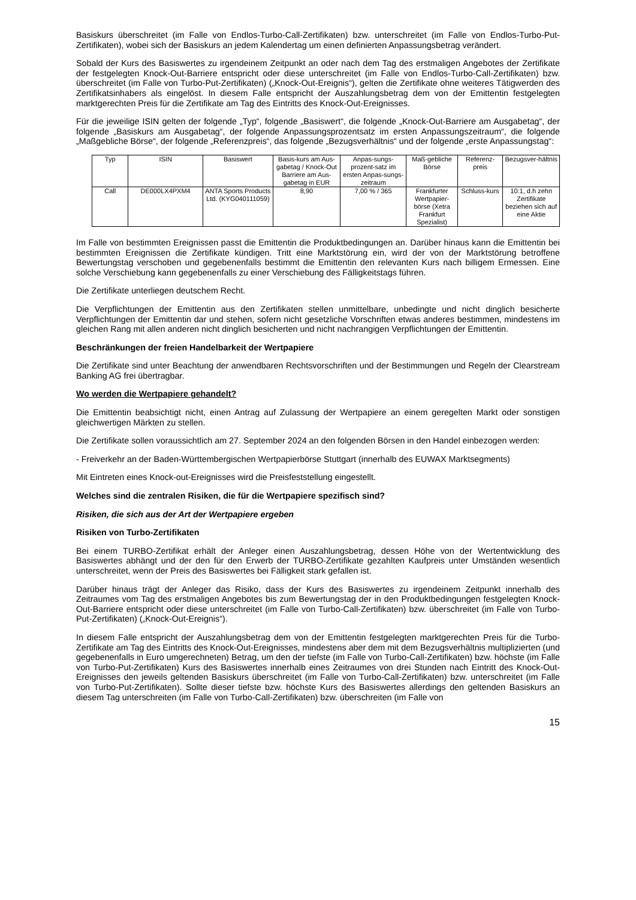Basiskurs überschreitet (im Falle von Endlos-Turbo-Call-Zertifikaten) bzw. unterschreitet (im Falle von Endlos-Turbo-Put-Zertifikaten), wobei sich der Basiskurs an jedem Kalendertag um einen definierten Anpassungsbetrag verändert.
Sobald der Kurs des Basiswertes zu irgendeinem Zeitpunkt an oder nach dem Tag des erstmaligen Angebotes der Zertifikate der festgelegten Knock-Out-Barriere entspricht oder diese unterschreitet (im Falle von Endlos-Turbo-Call-Zertifikaten) bzw. überschreitet (im Falle von Turbo-Put-Zertifikaten) („Knock-Out-Ereignis“), gelten die Zertifikate ohne weiteres Tätigwerden des Zertifikatsinhabers als eingelöst. In diesem Falle entspricht der Auszahlungsbetrag dem von der Emittentin festgelegten marktgerechten Preis für die Zertifikate am Tag des Eintritts des Knock-Out-Ereignisses.
Für die jeweilige ISIN gelten der folgende „Typ“, folgende „Basiswert“, die folgende „Knock-Out-Barriere am Ausgabetag“, der folgende „Basiskurs am Ausgabetag“, der folgende Anpassungsprozentsatz im ersten Anpassungszeitraum“, die folgende „Maßgebliche Börse“, der folgende „Referenzpreis“, das folgende „Bezugsverhältnis“ und der folgende „erste Anpassungstag“:
| Typ | ISIN | Basiswert | Basis-kurs am Aus-gabetag / Knock-Out Barriere am Aus-gabetag in EUR | Anpas-sungs-prozent-satz im ersten Anpas-sungs-zeitraum | Maß-gebliche Börse | Referenz-preis | Bezugsver-hältnis |
| --- | --- | --- | --- | --- | --- | --- | --- |
| Call | DE000LX4PXM4 | ANTA Sports Products Ltd. (KYG040111059) | 8,90 | 7,00 % / 365 | Frankfurter Wertpapier-börse (Xetra Frankfurt Spezialist) | Schluss-kurs | 10:1, d.h zehn Zertifikate beziehen sich auf eine Aktie |
Im Falle von bestimmten Ereignissen passt die Emittentin die Produktbedingungen an. Darüber hinaus kann die Emittentin bei bestimmten Ereignissen die Zertifikate kündigen. Tritt eine Marktstörung ein, wird der von der Marktstörung betroffene Bewertungstag verschoben und gegebenenfalls bestimmt die Emittentin den relevanten Kurs nach billigem Ermessen. Eine solche Verschiebung kann gegebenenfalls zu einer Verschiebung des Fälligkeitstags führen.
Die Zertifikate unterliegen deutschem Recht.
Die Verpflichtungen der Emittentin aus den Zertifikaten stellen unmittelbare, unbedingte und nicht dinglich besicherte Verpflichtungen der Emittentin dar und stehen, sofern nicht gesetzliche Vorschriften etwas anderes bestimmen, mindestens im gleichen Rang mit allen anderen nicht dinglich besicherten und nicht nachrangigen Verpflichtungen der Emittentin.
Beschränkungen der freien Handelbarkeit der Wertpapiere
Die Zertifikate sind unter Beachtung der anwendbaren Rechtsvorschriften und der Bestimmungen und Regeln der Clearstream Banking AG frei übertragbar.
Wo werden die Wertpapiere gehandelt?
Die Emittentin beabsichtigt nicht, einen Antrag auf Zulassung der Wertpapiere an einem geregelten Markt oder sonstigen gleichwertigen Märkten zu stellen.
Die Zertifikate sollen voraussichtlich am 27. September 2024 an den folgenden Börsen in den Handel einbezogen werden:
- Freiverkehr an der Baden-Württembergischen Wertpapierbörse Stuttgart (innerhalb des EUWAX Marktsegments)
Mit Eintreten eines Knock-out-Ereignisses wird die Preisfeststellung eingestellt.
Welches sind die zentralen Risiken, die für die Wertpapiere spezifisch sind?
Risiken, die sich aus der Art der Wertpapiere ergeben
Risiken von Turbo-Zertifikaten
Bei einem TURBO-Zertifikat erhält der Anleger einen Auszahlungsbetrag, dessen Höhe von der Wertentwicklung des Basiswertes abhängt und der den für den Erwerb der TURBO-Zertifikate gezahlten Kaufpreis unter Umständen wesentlich unterschreitet, wenn der Preis des Basiswertes bei Fälligkeit stark gefallen ist.
Darüber hinaus trägt der Anleger das Risiko, dass der Kurs des Basiswertes zu irgendeinem Zeitpunkt innerhalb des Zeitraumes vom Tag des erstmaligen Angebotes bis zum Bewertungstag der in den Produktbedingungen festgelegten Knock-Out-Barriere entspricht oder diese unterschreitet (im Falle von Turbo-Call-Zertifikaten) bzw. überschreitet (im Falle von Turbo-Put-Zertifikaten) („Knock-Out-Ereignis“).
In diesem Falle entspricht der Auszahlungsbetrag dem von der Emittentin festgelegten marktgerechten Preis für die Turbo-Zertifikate am Tag des Eintritts des Knock-Out-Ereignisses, mindestens aber dem mit dem Bezugsverhältnis multiplizierten (und gegebenenfalls in Euro umgerechneten) Betrag, um den der tiefste (im Falle von Turbo-Call-Zertifikaten) bzw. höchste (im Falle von Turbo-Put-Zertifikaten) Kurs des Basiswertes innerhalb eines Zeitraumes von drei Stunden nach Eintritt des Knock-Out-Ereignisses den jeweils geltenden Basiskurs überschreitet (im Falle von Turbo-Call-Zertifikaten) bzw. unterschreitet (im Falle von Turbo-Put-Zertifikaten). Sollte dieser tiefste bzw. höchste Kurs des Basiswertes allerdings den geltenden Basiskurs an diesem Tag unterschreiten (im Falle von Turbo-Call-Zertifikaten) bzw. überschreiten (im Falle von
15